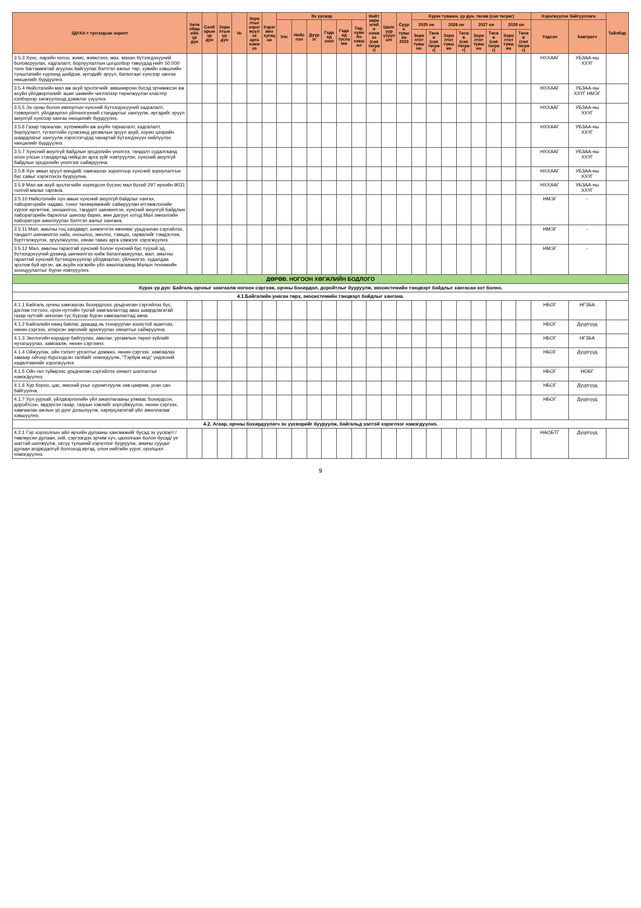| ЗДҮАХ-т тусгагдсан зорилт | Хөтөлбөрийн үр дүн | Салбарын үр дүн | Зорилтын үр дүн | № | Зорилтыг хэрэгжүүлэх арга хэмжээ | Хэрэгжих хугацаа | Эх үүсвэр | | | | | | Нийт хөрөнгийн хэмжээ (сая төгрөг) | Шалгуур үзүүлэлт | Суурь түвшин 2023 | Хүрэх түвшин, үр дүн, төсөв (сая төгрөг) | | | | | | | | Хэрэгжүүлэх байгууллага | | Тайлбар |
| --- | --- | --- | --- | --- | --- | --- | --- | --- | --- | --- | --- | --- | --- | --- | --- | --- | --- | --- | --- | --- | --- | --- | --- | --- | --- | --- |
| | | | | | | | Улс | Нийслэл | Дүүрэг | Гадаад зээл | Гадаад тусламж | Төр, хувийн хэвшил | | | | 2025 он | | 2026 он | | 2027 он | | 2028 он | | Үндсэн | Хамтрагч | |
| | | | | | | | | | | | | | | | | Зорилтот түвшин | Төсөв (сая төгрөг) | Зорилтот түвшин | Төсөв (сая төгрөг) | Зорилтот түвшин | Төсөв (сая төгрөг) | Зорилтот түвшин | Төсөв (сая төгрөг) | | | |
| 3.5.3 Хүнс, нарийн ногоо, жимс, жимсгэнэ, мах, махан бүтээгдэхүүний боловсруулах, хадгалалт, борлуулалтын цогцолбор төвүүдэд нийт 50,000 тонн багтаамжтай агуулах байгуулах бэлтгэл ажлыг төр, хувийн хэвшлийн түншлэлийн хүрээнд шийдэж, иргэдийг эрүүл, баталгаат хүнсээр хангах нөхцөлийг бүрдүүлнэ. | | | | | | | | | | | | | | | | | | | | | | | | НХХААГ | УБЗАА-ны ХХҮГ | |
| 3.5.4 Нийслэлийн мал аж ахуй эрхлэгчийг зөвшөөрсөн бүсэд эрчимжсэн аж ахуйн үйлдвэрлэлийг ашиг шимийн чиглэлээр төрөлжүүлэн кластер хэлбэрээр хөгжүүлэхэд дэмжлэг үзүүлнэ. | | | | | | | | | | | | | | | | | | | | | | | | НХХААГ | УБЗАА-ны ХХҮГ НМЭГ | |
| 3.5.5 Эх орны болон импортын хүнсний бүтээгдэхүүний хадгалалт, тээвэрлэлт, үйлдвэрлэл үйлчилгээний стандартыг хангуулж, иргэдийг эрүүл аюулгүй хүнсээр хангах нөхцөлийг бүрдүүлнэ. | | | | | | | | | | | | | | | | | | | | | | | | НХХААГ | УБЗАА-ны ХХҮГ | |
| 3.5.6 Газар тариалан, хүлэмжийн аж ахуйн тариалалт, хадгалалт, борлуулалт, түгээлтийн сүлжээнд ургамлын эрүүл ахуй, хорио цээрийн шаардлагыг хангуулж хэрэглэгчдэд чанартай бүтээгдэхүүн нийлүүлэх нөхцөлийг бүрдүүлнэ. | | | | | | | | | | | | | | | | | | | | | | | | НХХААГ | УБЗАА-ны ХХҮГ | |
| 3.5.7 Хүнсний аюулгүй байдлын эрсдэлийн үнэлгээ, тандалт судалгаанд олон улсын стандартад нийцсэн арга зүйг нэвтрүүлэн, хүнсний аюулгүй байдлын эрсдэлийн үнэлгээг сайжруулна. | | | | | | | | | | | | | | | | | | | | | | | | НХХААГ | УБЗАА-ны ХХҮГ | |
| 3.5.8 Хүн амын эрүүл мэндийг хамгаалах зорилгоор хүнсний зориулалтын бус савыг хэрэглэхээ бууруулна. | | | | | | | | | | | | | | | | | | | | | | | | НХХААГ | УБЗАА-ны ХХҮГ | |
| 3.5.9 Мал аж ахуй эрхлэгчийн хоригдсон бүсээс мал бүхий 297 өрхийн 9031 толгой малыг гаргана. | | | | | | | | | | | | | | | | | | | | | | | | НХХААГ | УБЗАА-ны ХХҮГ | |
| 3.5.10 Нийслэлийн хүн амын хүнсний аюулгүй байдлыг хангах, лабораторийн чадавх, тоног төхөөрөмжийг сайжруулан итгэмжлэлийн хүрээг өргөтгөж, оношилгоо, тандалт шинжилгээ, хүнсний аюулгүй байдлын лабораторийн барилгыг шинээр барих, мөн дагуул хотод Мал эмнэлгийн лаборатори ажиллуулах бэлтгэл ажлыг хангана. | | | | | | | | | | | | | | | | | | | | | | | | НМЭГ | - | |
| 3.5.11 Мал, амьтны гоц халдварт, шимэгчтэх өвчнөөс урьдчилан сэргийлэх, тандалт шинжилгээ хийх, оношлох, эмчлэх, тэмцэх, гарвалийг тэмдэглэж, бүртгэлжүүлэх, эрүүлжүүлэх, хянан тавих арга хэмжээг хэрэгжүүлнэ. | | | | | | | | | | | | | | | | | | | | | | | | НМЭГ | - | |
| 3.5.12 Мал, амьтны гаралтай хүнсний болон хүнсний бус түүхий эд, бүтээгдэхүүний дээжид шинжилгээ хийж баталгаажуулах, мал, амьтны гаралтай хүнсний бүтээгдэхүүнээр үйлдвэрлэл, үйлчилгээ, худалдаа эрхлэж буй иргэн, аж ахуйн нэгжийн үйл ажиллагаанд Малын техникийн зохицуулалтыг бүрэн нэвтрүүлнэ. | | | | | | | | | | | | | | | | | | | | | | | | НМЭГ | - | |
| ДӨРӨВ. НОГООН ХӨГЖЛИЙН БОДЛОГО | | | | | | | | | | | | | | | | | | | | | | | | | | |
| Хүрэх үр дүн: Байгаль орчныг хамгаалж ногоон сэргээж, орчны бохирдол, доройтлыг бууруулж, экосистемийн тэнцвэрт байдлыг хангасан хот болно. | | | | | | | | | | | | | | | | | | | | | | | | | | |
| 4.1.Байгалийн унаган төрх, экосистемийн тэнцвэрт байдлыг хангана. | | | | | | | | | | | | | | | | | | | | | | | | | | |
| 4.1.1 Байгаль орчны хамгаалах бохирдлоос урьдчилан сэргийлэх бүс, дэглэм тогтоох, орон нутгийн тусгай хамгаалалтад авах шаардлагатай газар нутгийг ангилан тус бүрээр бүрэн хамгаалалтад авна. | | | | | | | | | | | | | | | | | | | | | | | | НБОГ | НГЗБА | |
| 4.1.2 Байгалийн нөөц баялаг, даацад нь тохируулан зохистой ашиглах, нөхөн сэргээх, илэрсэн зөрчлийг арилгуулах хяналтыг сайжруулна. | | | | | | | | | | | | | | | | | | | | | | | | НБОГ | Дүүргүүд | |
| 4.1.3 Экологийн коридор байгуулах, амьтан, ургамлын төрөл зүйлийг нутагшуулах, хамгаалж, нөхөн сэргээнэ. | | | | | | | | | | | | | | | | | | | | | | | | НБОГ | НГЗБА | |
| 4.1.4 Ойжуулах, ойн тэлэлт ургалтыг дэмжих, нөхөн сэргээх, хамгаалах замаар ойгоор бүрхэгдсэн талбайг нэмэгдүүлж, "Тэрбум мод" үндэсний хөдөлгөөнийг хэрэгжүүлнэ. | | | | | | | | | | | | | | | | | | | | | | | | НБОГ | Дүүргүүд | |
| 4.1.5 Ойн гал түймрээс урьдчилан сэргийлэх хяналт шалгалтыг нэмэгдүүлнэ. | | | | | | | | | | | | | | | | | | | | | | | | НБОГ | НОБГ | |
| 4.1.6 Хур бороо, цас, мөсний усыг хуримтлуулж хөв цөөрөм, усан сан байгуулна. | | | | | | | | | | | | | | | | | | | | | | | | НБОГ | Дүүргүүд | |
| 4.1.7 Уул уурхай, үйлдвэрлэлийн үйл ажиллагааны улмаас бохирдсон, доройтсон, эвдэрсэн газар, газрын хэвлийг хоргүйжүүлэх, нөхөн сэргээх, хамгаалах ажлын үр дүнг дээшлүүлж, хариуцлагатай үйл ажиллагааг хэвшүүлнэ. | | | | | | | | | | | | | | | | | | | | | | | | НБОГ | Дүүргүүд | |
| 4.2. Агаар, орчны бохирдуулагч эх үүсвэрийг бууруулж, байгальд ээлтэй хэрэглээг нэмэгдүүлнэ. | | | | | | | | | | | | | | | | | | | | | | | | | | |
| 4.2.1 Гэр хорооллын айл өрхийн дулааны хангамжийг бусад эх үүсвэрт /төвлөрсөн дулаан, хий, сэргээгдэх эрчим хүч, цахилгаан болон бусад/ үе шаттай шилжүүлж, хатуу түлшний хэрэглээг бууруулж, амины сууцыг дулаан алдагдалгүй болгоход иргэд, олон нийтийн үүрэг, оролцоог нэмэгдүүлнэ. | | | | | | | | | | | | | | | | | | | | | | | | НАОБТГ | Дүүргүүд | |
9